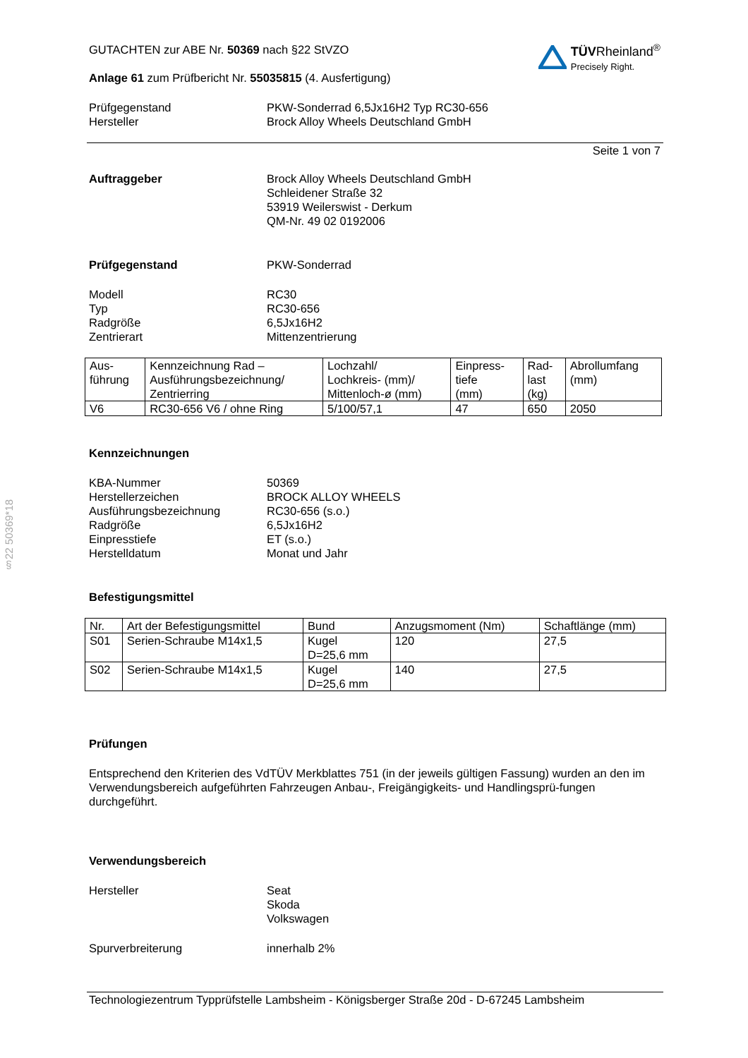§22 50369*18
TÜV Rheinland<sup>®</sup>
Precisely Right.
GUTACHTEN zur ABE Nr. 50369 nach §22 StVZO
Anlage 61 zum Prüfbericht Nr. 55035815 (4. Ausfertigung)
Prüfgegenstand
Hersteller
PKW-Sonderrad 6,5Jx16H2 Typ RC30-656
Brock Alloy Wheels Deutschland GmbH
Seite 1 von 7
Auftraggeber Brock Alloy Wheels Deutschland GmbH
Schleidener Straße 32
53919 Weilerswist - Derkum
QM-Nr. 49 02 0192006
Prüfgegenstand PKW-Sonderrad
Modell
Typ
Radgröße
Zentrierart
RC30
RC30-656
6,5Jx16H2
Mittenzentrierung
| Aus- führung | Kennzeichnung Rad – Ausführungsbezeichnung/ Zentrierring | Lochzahl/ Lochkreis- (mm)/ Mittenloch-ø (mm) | Einpress- tiefe (mm) | Rad- last (kg) | Abrollumfang (mm) |
| --- | --- | --- | --- | --- | --- |
| V6 | RC30-656 V6 / ohne Ring | 5/100/57,1 | 47 | 650 | 2050 |
Kennzeichnungen
KBA-Nummer
Herstellerzeichen
Ausführungsbezeichnung
Radgröße
Einpresstiefe
Herstelldatum
50369
BROCK ALLOY WHEELS
RC30-656 (s.o.)
6,5Jx16H2
ET (s.o.)
Monat und Jahr
Befestigungsmittel
| Nr. | Art der Befestigungsmittel | Bund | Anzugsmoment (Nm) | Schaftlänge (mm) |
| --- | --- | --- | --- | --- |
| S01 | Serien-Schraube M14x1,5 | Kugel D=25,6 mm | 120 | 27,5 |
| S02 | Serien-Schraube M14x1,5 | Kugel D=25,6 mm | 140 | 27,5 |
Prüfungen
Entsprechend den Kriterien des VdTÜV Merkblattes 751 (in der jeweils gültigen Fassung) wurden an den im Verwendungsbereich aufgeführten Fahrzeugen Anbau-, Freigängigkeits- und Handlingsprü-fungen durchgeführt.
Verwendungsbereich
Hersteller Seat
Skoda
Volkswagen
Spurverbreiterung innerhalb 2%
Technologiezentrum Typprüfstelle Lambsheim - Königsberger Straße 20d - D-67245 Lambsheim